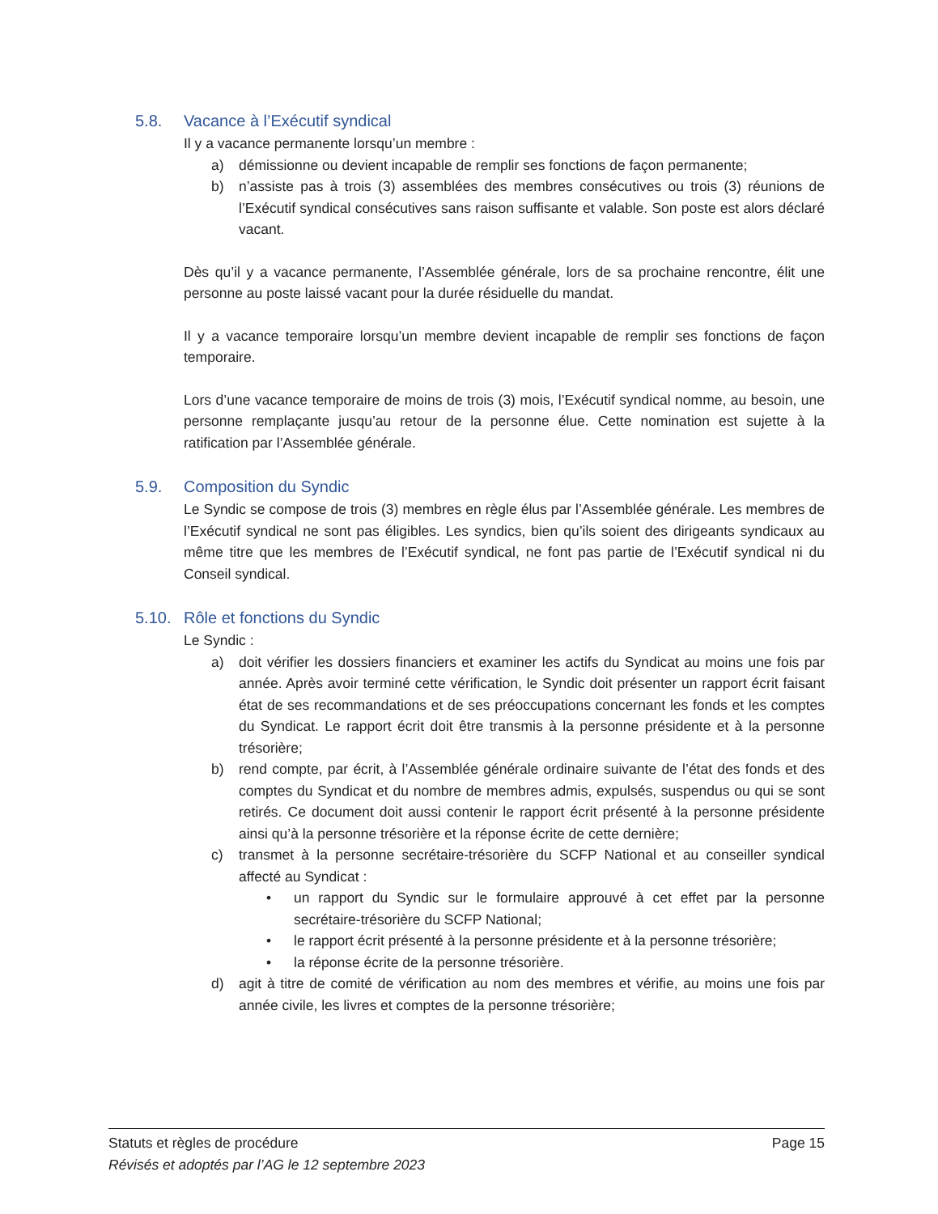5.8. Vacance à l’Exécutif syndical
Il y a vacance permanente lorsqu’un membre :
a) démissionne ou devient incapable de remplir ses fonctions de façon permanente;
b) n’assiste pas à trois (3) assemblées des membres consécutives ou trois (3) réunions de l’Exécutif syndical consécutives sans raison suffisante et valable. Son poste est alors déclaré vacant.
Dès qu’il y a vacance permanente, l’Assemblée générale, lors de sa prochaine rencontre, élit une personne au poste laissé vacant pour la durée résiduelle du mandat.
Il y a vacance temporaire lorsqu’un membre devient incapable de remplir ses fonctions de façon temporaire.
Lors d’une vacance temporaire de moins de trois (3) mois, l’Exécutif syndical nomme, au besoin, une personne remplaçante jusqu’au retour de la personne élue. Cette nomination est sujette à la ratification par l’Assemblée générale.
5.9. Composition du Syndic
Le Syndic se compose de trois (3) membres en règle élus par l’Assemblée générale. Les membres de l’Exécutif syndical ne sont pas éligibles. Les syndics, bien qu’ils soient des dirigeants syndicaux au même titre que les membres de l’Exécutif syndical, ne font pas partie de l’Exécutif syndical ni du Conseil syndical.
5.10. Rôle et fonctions du Syndic
Le Syndic :
a) doit vérifier les dossiers financiers et examiner les actifs du Syndicat au moins une fois par année. Après avoir terminé cette vérification, le Syndic doit présenter un rapport écrit faisant état de ses recommandations et de ses préoccupations concernant les fonds et les comptes du Syndicat. Le rapport écrit doit être transmis à la personne présidente et à la personne trésorière;
b) rend compte, par écrit, à l’Assemblée générale ordinaire suivante de l’état des fonds et des comptes du Syndicat et du nombre de membres admis, expulsés, suspendus ou qui se sont retirés. Ce document doit aussi contenir le rapport écrit présenté à la personne présidente ainsi qu’à la personne trésorière et la réponse écrite de cette dernière;
c) transmet à la personne secrétaire-trésorière du SCFP National et au conseiller syndical affecté au Syndicat :
• un rapport du Syndic sur le formulaire approuvé à cet effet par la personne secrétaire-trésorière du SCFP National;
• le rapport écrit présenté à la personne présidente et à la personne trésorière;
• la réponse écrite de la personne trésorière.
d) agit à titre de comité de vérification au nom des membres et vérifie, au moins une fois par année civile, les livres et comptes de la personne trésorière;
Statuts et règles de procédure Page 15
Révisés et adoptés par l’AG le 12 septembre 2023